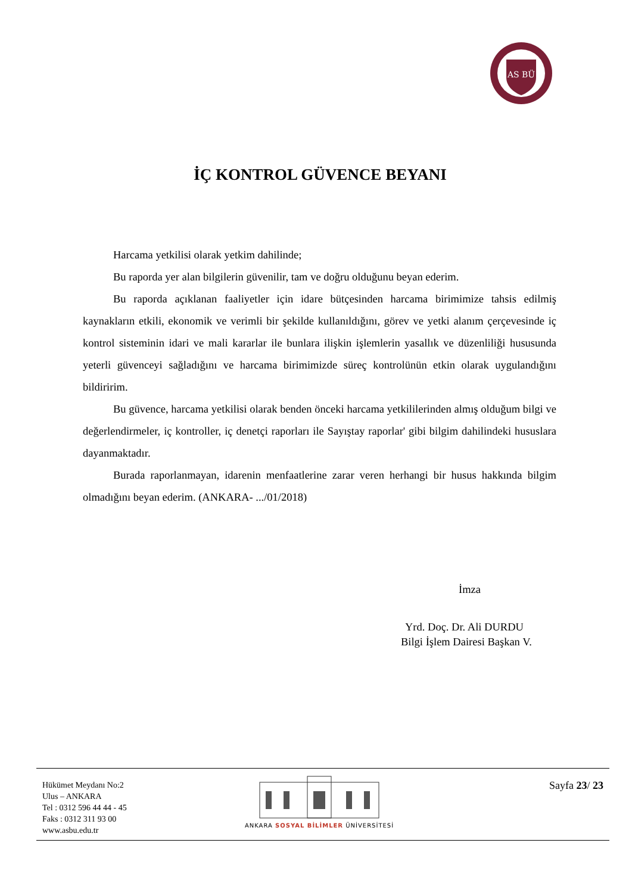AS BÜ
İÇ KONTROL GÜVENCE BEYANI
Harcama yetkilisi olarak yetkim dahilinde;
Bu raporda yer alan bilgilerin güvenilir, tam ve doğru olduğunu beyan ederim.
Bu raporda açıklanan faaliyetler için idare bütçesinden harcama birimimize tahsis edilmiş kaynakların etkili, ekonomik ve verimli bir şekilde kullanıldığını, görev ve yetki alanım çerçevesinde iç kontrol sisteminin idari ve mali kararlar ile bunlara ilişkin işlemlerin yasallık ve düzenliliği hususunda yeterli güvenceyi sağladığını ve harcama birimimizde süreç kontrolünün etkin olarak uygulandığını bildiririm.
Bu güvence, harcama yetkilisi olarak benden önceki harcama yetkililerinden almış olduğum bilgi ve değerlendirmeler, iç kontroller, iç denetçi raporları ile Sayıştay raporlar' gibi bilgim dahilindeki hususlara dayanmaktadır.
Burada raporlanmayan, idarenin menfaatlerine zarar veren herhangi bir husus hakkında bilgim olmadığını beyan ederim. (ANKARA- .../01/2018)
İmza
Yrd. Doç. Dr. Ali DURDU
Bilgi İşlem Dairesi Başkan V.
Hükümet Meydanı No:2
Ulus – ANKARA
Tel : 0312 596 44 44 - 45
Faks : 0312 311 93 00
www.asbu.edu.tr
ANKARA SOSYAL BİLİMLER ÜNİVERSİTESİ
Sayfa 23/ 23